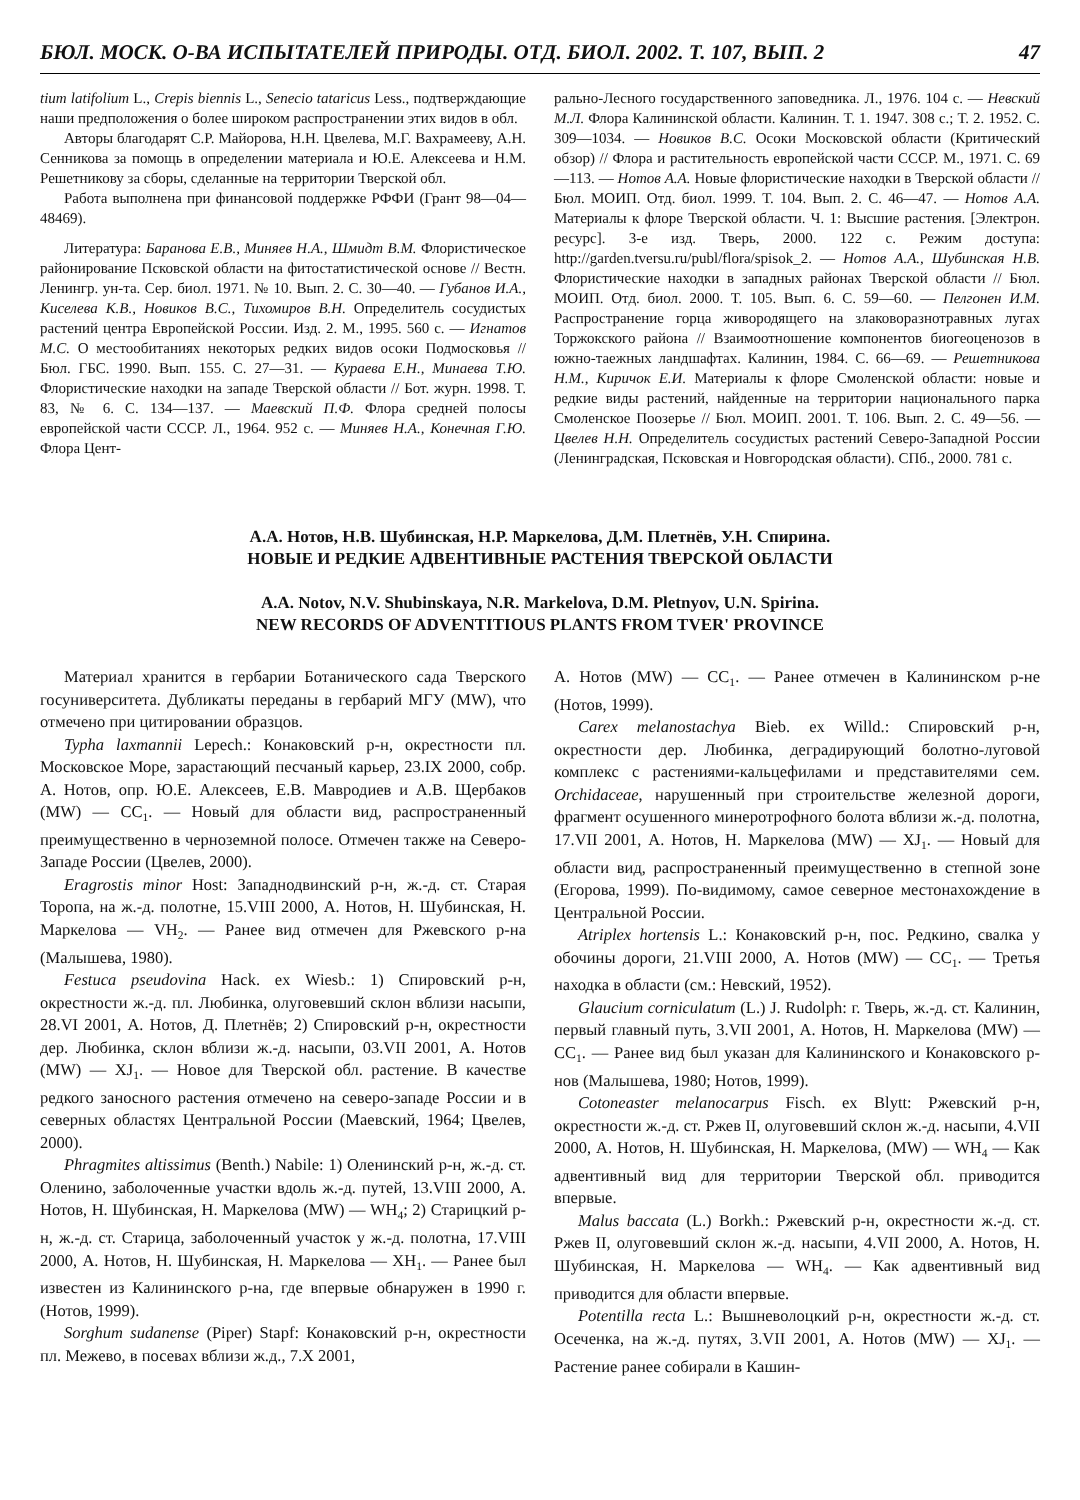БЮЛ. МОСК. О-ВА ИСПЫТАТЕЛЕЙ ПРИРОДЫ. ОТД. БИОЛ. 2002. Т. 107, ВЫП. 2 47
tium latifolium L., Crepis biennis L., Senecio tataricus Less., подтверждающие наши предположения о более широком распространении этих видов в обл.
Авторы благодарят С.Р. Майорова, Н.Н. Цвелева, М.Г. Вахрамееву, А.Н. Сенникова за помощь в определении материала и Ю.Е. Алексеева и Н.М. Решетникову за сборы, сделанные на территории Тверской обл.
Работа выполнена при финансовой поддержке РФФИ (Грант 98—04—48469).
Литература: Баранова Е.В., Миняев Н.А., Шмидт В.М. Флористическое районирование Псковской области на фитостатистической основе // Вестн. Ленингр. ун-та. Сер. биол. 1971. № 10. Вып. 2. С. 30—40. — Губанов И.А., Киселева К.В., Новиков В.С., Тихомиров В.Н. Определитель сосудистых растений центра Европейской России. Изд. 2. М., 1995. 560 с. — Игнатов М.С. О местообитаниях некоторых редких видов осоки Подмосковья // Бюл. ГБС. 1990. Вып. 155. С. 27—31. — Кураева Е.Н., Минаева Т.Ю. Флористические находки на западе Тверской области // Бот. журн. 1998. Т. 83, № 6. С. 134—137. — Маевский П.Ф. Флора средней полосы европейской части СССР. Л., 1964. 952 с. — Миняев Н.А., Конечная Г.Ю. Флора Цент-
рально-Лесного государственного заповедника. Л., 1976. 104 с. — Невский М.Л. Флора Калининской области. Калинин. Т. 1. 1947. 308 с.; Т. 2. 1952. С. 309—1034. — Новиков В.С. Осоки Московской области (Критический обзор) // Флора и растительность европейской части СССР. М., 1971. С. 69—113. — Нотов А.А. Новые флористические находки в Тверской области // Бюл. МОИП. Отд. биол. 1999. Т. 104. Вып. 2. С. 46—47. — Нотов А.А. Материалы к флоре Тверской области. Ч. 1: Высшие растения. [Электрон. ресурс]. 3-е изд. Тверь, 2000. 122 с. Режим доступа: http://garden.tversu.ru/publ/flora/spisok_2. — Нотов А.А., Шубинская Н.В. Флористические находки в западных районах Тверской области // Бюл. МОИП. Отд. биол. 2000. Т. 105. Вып. 6. С. 59—60. — Пелгонен И.М. Распространение горца живородящего на злаковоразнотравных лугах Торжокского района // Взаимоотношение компонентов биогеоценозов в южно-таежных ландшафтах. Калинин, 1984. С. 66—69. — Решетникова Н.М., Киричок Е.И. Материалы к флоре Смоленской области: новые и редкие виды растений, найденные на территории национального парка Смоленское Поозерье // Бюл. МОИП. 2001. Т. 106. Вып. 2. С. 49—56. — Цвелев Н.Н. Определитель сосудистых растений Северо-Западной России (Ленинградская, Псковская и Новгородская области). СПб., 2000. 781 с.
А.А. Нотов, Н.В. Шубинская, Н.Р. Маркелова, Д.М. Плетнёв, У.Н. Спирина.
НОВЫЕ И РЕДКИЕ АДВЕНТИВНЫЕ РАСТЕНИЯ ТВЕРСКОЙ ОБЛАСТИ
A.A. Notov, N.V. Shubinskaya, N.R. Markelova, D.M. Pletnyov, U.N. Spirina.
NEW RECORDS OF ADVENTITIOUS PLANTS FROM TVER' PROVINCE
Материал хранится в гербарии Ботанического сада Тверского госуниверситета. Дубликаты переданы в гербарий МГУ (MW), что отмечено при цитировании образцов.
Typha laxmannii Lepech.: Конаковский р-н, окрестности пл. Московское Море, зарастающий песчаный карьер, 23.IX 2000, собр. А. Нотов, опр. Ю.Е. Алексеев, Е.В. Мавродиев и А.В. Щербаков (MW) — CC<sub>1</sub>. — Новый для области вид, распространенный преимущественно в черноземной полосе. Отмечен также на Северо-Западе России (Цвелев, 2000).
Eragrostis minor Host: Западнодвинский р-н, ж.-д. ст. Старая Торопа, на ж.-д. полотне, 15.VIII 2000, А. Нотов, Н. Шубинская, Н. Маркелова — VH<sub>2</sub>. — Ранее вид отмечен для Ржевского р-на (Малышева, 1980).
Festuca pseudovina Hack. ex Wiesb.: 1) Спировский р-н, окрестности ж.-д. пл. Любинка, олуговевший склон вблизи насыпи, 28.VI 2001, А. Нотов, Д. Плетнёв; 2) Спировский р-н, окрестности дер. Любинка, склон вблизи ж.-д. насыпи, 03.VII 2001, А. Нотов (MW) — XJ<sub>1</sub>. — Новое для Тверской обл. растение. В качестве редкого заносного растения отмечено на северо-западе России и в северных областях Центральной России (Маевский, 1964; Цвелев, 2000).
Phragmites altissimus (Benth.) Nabile: 1) Оленинский р-н, ж.-д. ст. Оленино, заболоченные участки вдоль ж.-д. путей, 13.VIII 2000, А. Нотов, Н. Шубинская, Н. Маркелова (MW) — WH<sub>4</sub>; 2) Старицкий р-н, ж.-д. ст. Старица, заболоченный участок у ж.-д. полотна, 17.VIII 2000, А. Нотов, Н. Шубинская, Н. Маркелова — XH<sub>1</sub>. — Ранее был известен из Калининского р-на, где впервые обнаружен в 1990 г. (Нотов, 1999).
Sorghum sudanense (Piper) Stapf: Конаковский р-н, окрестности пл. Межево, в посевах вблизи ж.д., 7.X 2001,
А. Нотов (MW) — CC<sub>1</sub>. — Ранее отмечен в Калининском р-не (Нотов, 1999).
Carex melanostachya Bieb. ex Willd.: Спировский р-н, окрестности дер. Любинка, деградирующий болотно-луговой комплекс с растениями-кальцефилами и представителями сем. Orchidaceae, нарушенный при строительстве железной дороги, фрагмент осушенного минеротрофного болота вблизи ж.-д. полотна, 17.VII 2001, А. Нотов, Н. Маркелова (MW) — XJ<sub>1</sub>. — Новый для области вид, распространенный преимущественно в степной зоне (Егорова, 1999). По-видимому, самое северное местонахождение в Центральной России.
Atriplex hortensis L.: Конаковский р-н, пос. Редкино, свалка у обочины дороги, 21.VIII 2000, А. Нотов (MW) — CC<sub>1</sub>. — Третья находка в области (см.: Невский, 1952).
Glaucium corniculatum (L.) J. Rudolph: г. Тверь, ж.-д. ст. Калинин, первый главный путь, 3.VII 2001, А. Нотов, Н. Маркелова (MW) — CC<sub>1</sub>. — Ранее вид был указан для Калининского и Конаковского р-нов (Малышева, 1980; Нотов, 1999).
Cotoneaster melanocarpus Fisch. ex Blytt: Ржевский р-н, окрестности ж.-д. ст. Ржев II, олуговевший склон ж.-д. насыпи, 4.VII 2000, А. Нотов, Н. Шубинская, Н. Маркелова, (MW) — WH<sub>4</sub> — Как адвентивный вид для территории Тверской обл. приводится впервые.
Malus baccata (L.) Borkh.: Ржевский р-н, окрестности ж.-д. ст. Ржев II, олуговевший склон ж.-д. насыпи, 4.VII 2000, А. Нотов, Н. Шубинская, Н. Маркелова — WH<sub>4</sub>. — Как адвентивный вид приводится для области впервые.
Potentilla recta L.: Вышневолоцкий р-н, окрестности ж.-д. ст. Осеченка, на ж.-д. путях, 3.VII 2001, А. Нотов (MW) — XJ<sub>1</sub>. — Растение ранее собирали в Кашин-